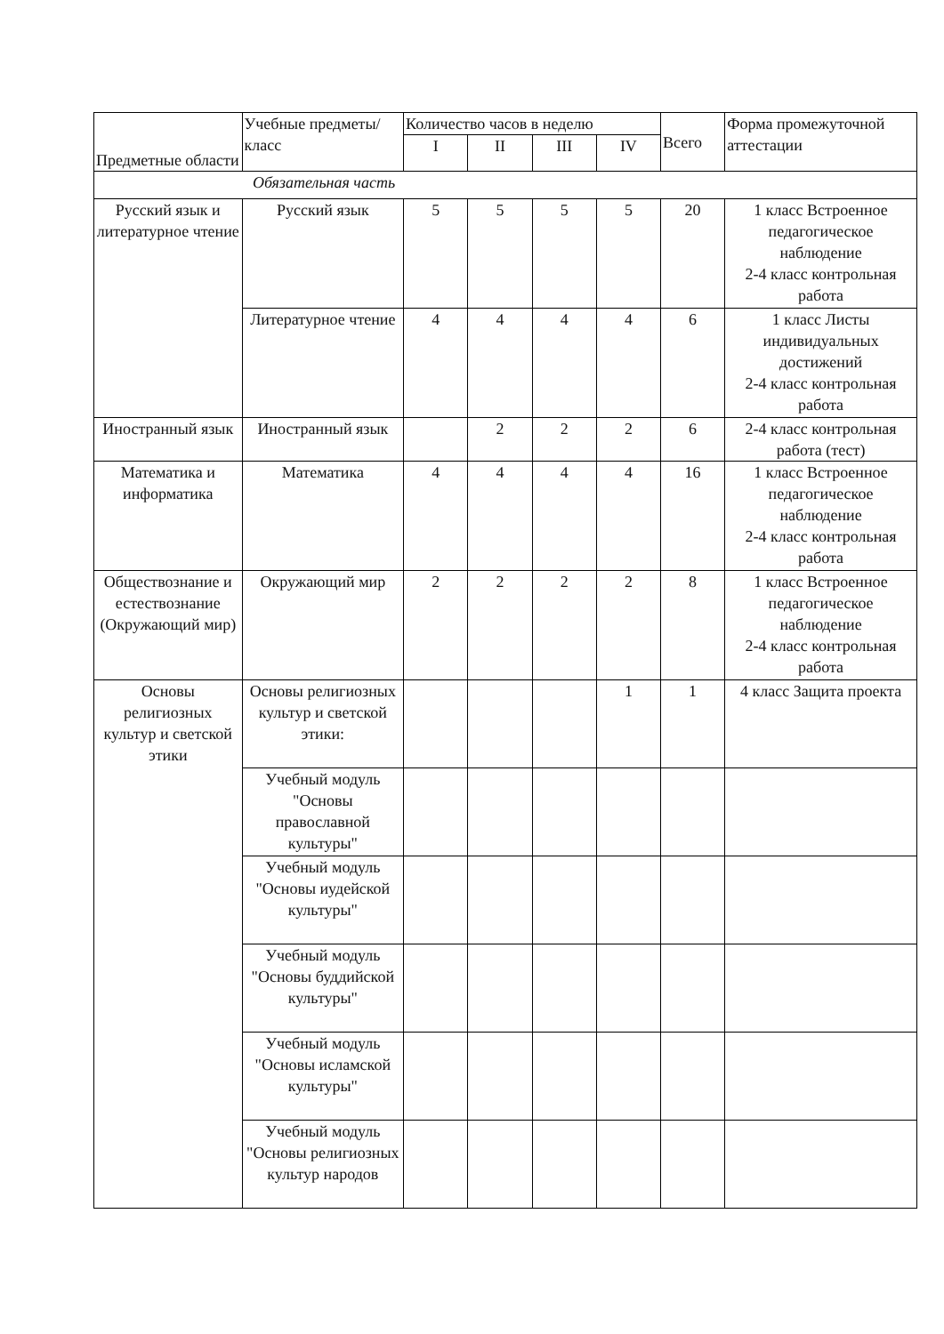| Предметные области | Учебные предметы/класс | Количество часов в неделю | | | | Всего | Форма промежуточной аттестации |
| --- | --- | --- | --- | --- | --- | --- | --- |
| | | I | II | III | IV | | |
| Обязательная часть | | | | | | | |
| Русский язык и литературное чтение | Русский язык | 5 | 5 | 5 | 5 | 20 | 1 класс Встроенное педагогическое наблюдение 2-4 класс контрольная работа |
| | Литературное чтение | 4 | 4 | 4 | 4 | 6 | 1 класс Листы индивидуальных достижений 2-4 класс контрольная работа |
| Иностранный язык | Иностранный язык | | 2 | 2 | 2 | 6 | 2-4 класс контрольная работа (тест) |
| Математика и информатика | Математика | 4 | 4 | 4 | 4 | 16 | 1 класс Встроенное педагогическое наблюдение 2-4 класс контрольная работа |
| Обществознание и естествознание (Окружающий мир) | Окружающий мир | 2 | 2 | 2 | 2 | 8 | 1 класс Встроенное педагогическое наблюдение 2-4 класс контрольная работа |
| Основы религиозных культур и светской этики | Основы религиозных культур и светской этики: | | | | 1 | 1 | 4 класс Защита проекта |
| | Учебный модуль "Основы православной культуры" | | | | | | |
| | Учебный модуль "Основы иудейской культуры" | | | | | | |
| | Учебный модуль "Основы буддийской культуры" | | | | | | |
| | Учебный модуль "Основы исламской культуры" | | | | | | |
| | Учебный модуль "Основы религиозных культур народов | | | | | | |